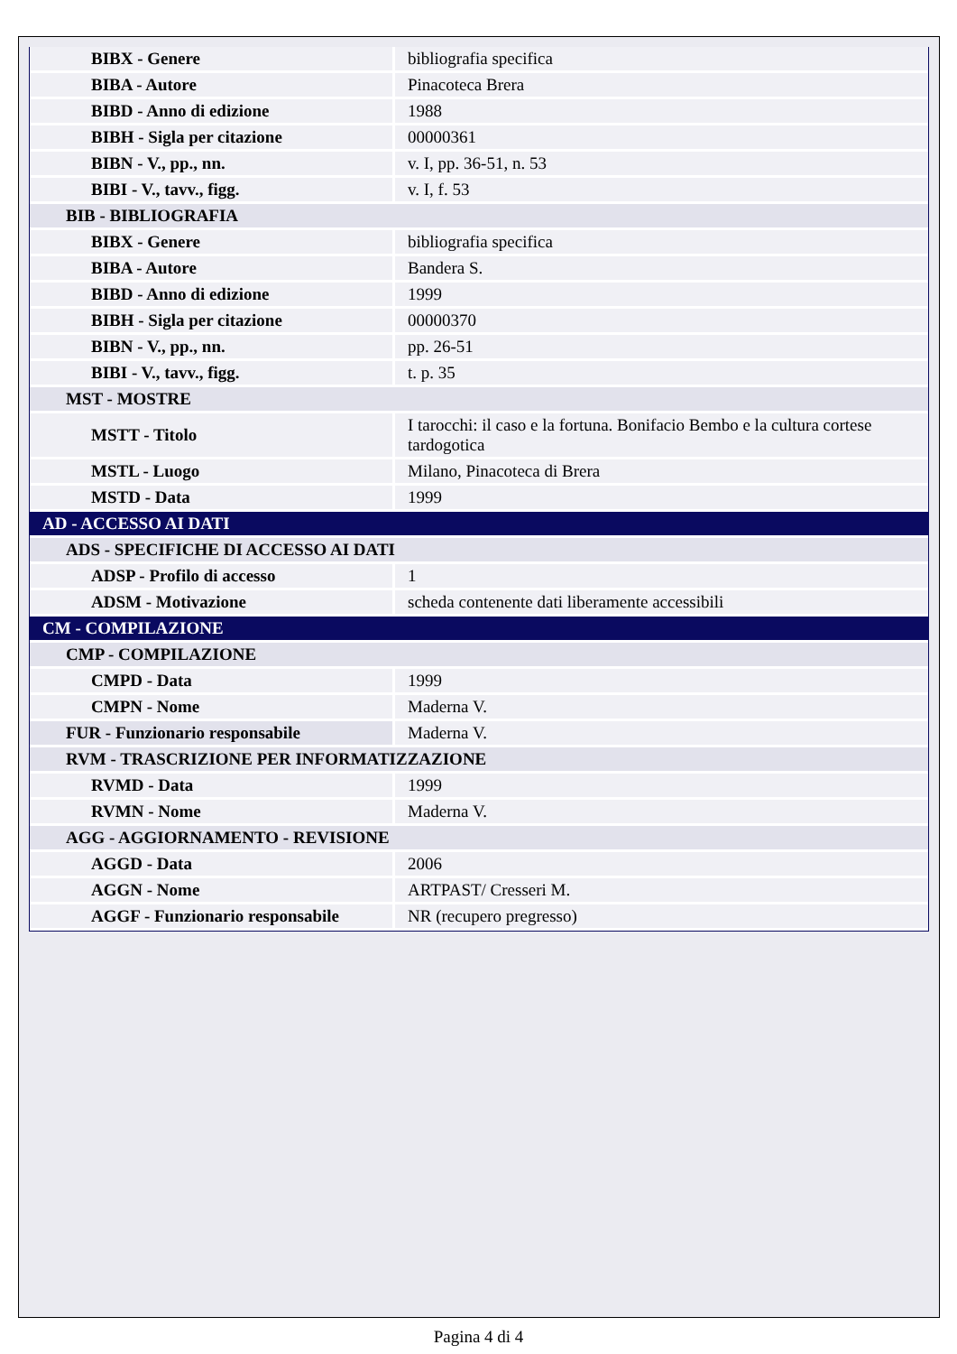| BIBX - Genere | bibliografia specifica |
| BIBA - Autore | Pinacoteca Brera |
| BIBD - Anno di edizione | 1988 |
| BIBH - Sigla per citazione | 00000361 |
| BIBN - V., pp., nn. | v. I, pp. 36-51, n. 53 |
| BIBI - V., tavv., figg. | v. I, f. 53 |
| BIB - BIBLIOGRAFIA | |
| BIBX - Genere | bibliografia specifica |
| BIBA - Autore | Bandera S. |
| BIBD - Anno di edizione | 1999 |
| BIBH - Sigla per citazione | 00000370 |
| BIBN - V., pp., nn. | pp. 26-51 |
| BIBI - V., tavv., figg. | t. p. 35 |
| MST - MOSTRE | |
| MSTT - Titolo | I tarocchi: il caso e la fortuna. Bonifacio Bembo e la cultura cortese tardogotica |
| MSTL - Luogo | Milano, Pinacoteca di Brera |
| MSTD - Data | 1999 |
| AD - ACCESSO AI DATI | |
| ADS - SPECIFICHE DI ACCESSO AI DATI | |
| ADSP - Profilo di accesso | 1 |
| ADSM - Motivazione | scheda contenente dati liberamente accessibili |
| CM - COMPILAZIONE | |
| CMP - COMPILAZIONE | |
| CMPD - Data | 1999 |
| CMPN - Nome | Maderna V. |
| FUR - Funzionario responsabile | Maderna V. |
| RVM - TRASCRIZIONE PER INFORMATIZZAZIONE | |
| RVMD - Data | 1999 |
| RVMN - Nome | Maderna V. |
| AGG - AGGIORNAMENTO - REVISIONE | |
| AGGD - Data | 2006 |
| AGGN - Nome | ARTPAST/ Cresseri M. |
| AGGF - Funzionario responsabile | NR (recupero pregresso) |
Pagina 4 di 4